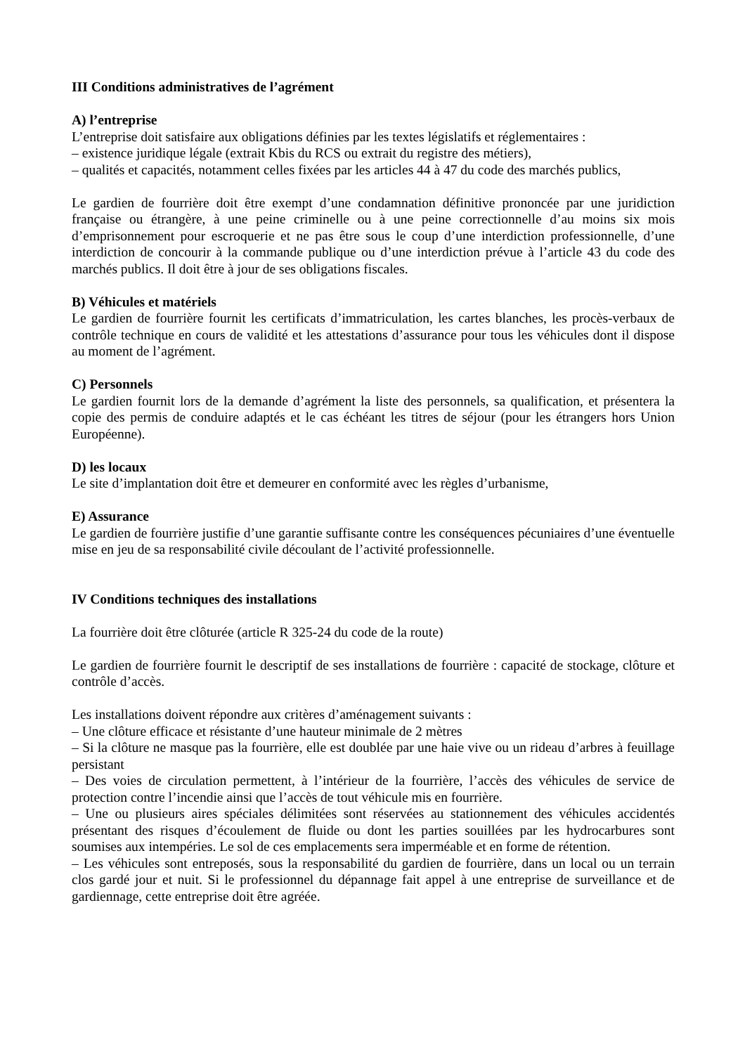III Conditions administratives de l’agrément
A) l’entreprise
L’entreprise doit satisfaire aux obligations définies par les textes législatifs et réglementaires :
– existence juridique légale (extrait Kbis du RCS ou extrait du registre des métiers),
– qualités et capacités, notamment celles fixées par les articles 44 à 47 du code des marchés publics,
Le gardien de fourrière doit être exempt d’une condamnation définitive prononcée par une juridiction française ou étrangère, à une peine criminelle ou à une peine correctionnelle d’au moins six mois d’emprisonnement pour escroquerie et ne pas être sous le coup d’une interdiction professionnelle, d’une interdiction de concourir à la commande publique ou d’une interdiction prévue à l’article 43 du code des marchés publics. Il doit être à jour de ses obligations fiscales.
B) Véhicules et matériels
Le gardien de fourrière fournit les certificats d’immatriculation, les cartes blanches, les procès-verbaux de contrôle technique en cours de validité et les attestations d’assurance pour tous les véhicules dont il dispose au moment de l’agrément.
C) Personnels
Le gardien fournit lors de la demande d’agrément la liste des personnels, sa qualification, et présentera la copie des permis de conduire adaptés et le cas échéant les titres de séjour (pour les étrangers hors Union Européenne).
D) les locaux
Le site d’implantation doit être et demeurer en conformité avec les règles d’urbanisme,
E) Assurance
Le gardien de fourrière justifie d’une garantie suffisante contre les conséquences pécuniaires d’une éventuelle mise en jeu de sa responsabilité civile découlant de l’activité professionnelle.
IV Conditions techniques des installations
La fourrière doit être clôturée (article R 325-24 du code de la route)
Le gardien de fourrière fournit le descriptif de ses installations de fourrière : capacité de stockage, clôture et contrôle d’accès.
Les installations doivent répondre aux critères d’aménagement suivants :
– Une clôture efficace et résistante d’une hauteur minimale de 2 mètres
– Si la clôture ne masque pas la fourrière, elle est doublée par une haie vive ou un rideau d’arbres à feuillage persistant
– Des voies de circulation permettent, à l’intérieur de la fourrière, l’accès des véhicules de service de protection contre l’incendie ainsi que l’accès de tout véhicule mis en fourrière.
– Une ou plusieurs aires spéciales délimitées sont réservées au stationnement des véhicules accidentés présentant des risques d’écoulement de fluide ou dont les parties souillées par les hydrocarbures sont soumises aux intempéries. Le sol de ces emplacements sera imperméable et en forme de rétention.
– Les véhicules sont entreposés, sous la responsabilité du gardien de fourrière, dans un local ou un terrain clos gardé jour et nuit. Si le professionnel du dépannage fait appel à une entreprise de surveillance et de gardiennage, cette entreprise doit être agréée.